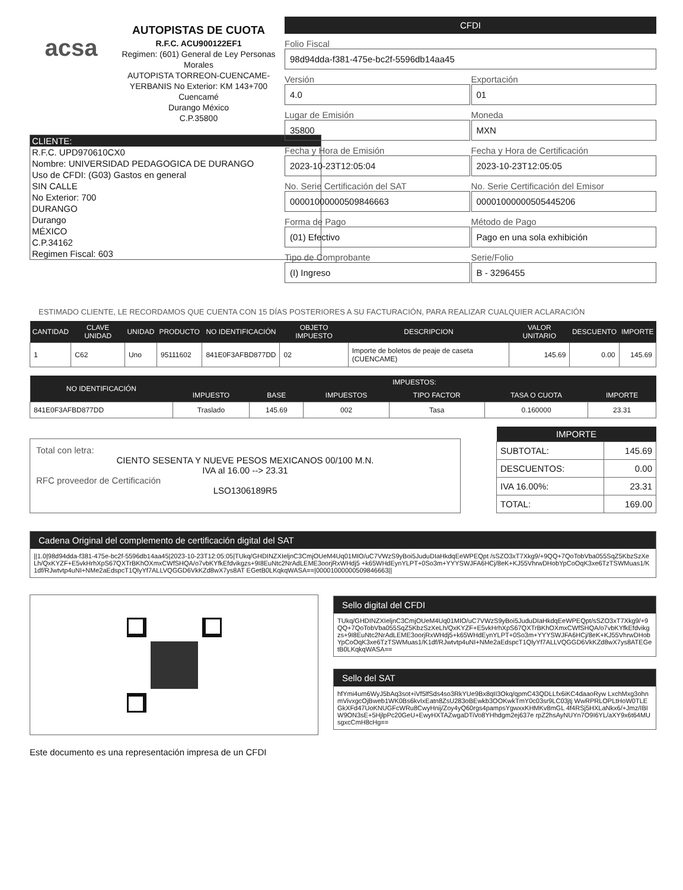acsa
AUTOPISTAS DE CUOTA
R.F.C. ACU900122EF1
Regimen: (601) General de Ley Personas Morales
AUTOPISTA TORREON-CUENCAME-YERBANIS No Exterior: KM 143+700
Cuencamé
Durango México
C.P.35800
CFDI
Folio Fiscal
98d94dda-f381-475e-bc2f-5596db14aa45
Versión
4.0
Exportación
01
Lugar de Emisión
35800
Moneda
MXN
Fecha y Hora de Emisión
2023-10-23T12:05:04
Fecha y Hora de Certificación
2023-10-23T12:05:05
No. Serie Certificación del SAT
00001000000509846663
No. Serie Certificación del Emisor
00001000000505445206
Forma de Pago
(01) Efectivo
Método de Pago
Pago en una sola exhibición
Tipo de Comprobante
(I) Ingreso
Serie/Folio
B - 3296455
CLIENTE:
R.F.C. UPD970610CX0
Nombre: UNIVERSIDAD PEDAGOGICA DE DURANGO
Uso de CFDI: (G03) Gastos en general
SIN CALLE
No Exterior: 700
DURANGO
Durango
MÉXICO
C.P.34162
Regimen Fiscal: 603
ESTIMADO CLIENTE, LE RECORDAMOS QUE CUENTA CON 15 DÍAS POSTERIORES A SU FACTURACIÓN, PARA REALIZAR CUALQUIER ACLARACIÓN
| CANTIDAD | CLAVE UNIDAD | UNIDAD | PRODUCTO | NO IDENTIFICACIÓN | OBJETO IMPUESTO | DESCRIPCION | VALOR UNITARIO | DESCUENTO | IMPORTE |
| --- | --- | --- | --- | --- | --- | --- | --- | --- | --- |
| 1 | C62 | Uno | 95111602 | 841E0F3AFBD877DD | 02 | Importe de boletos de peaje de caseta (CUENCAME) | 145.69 | 0.00 | 145.69 |
| NO IDENTIFICACIÓN | IMPUESTOS: | | | | | |
| --- | --- | --- | --- | --- | --- | --- |
| | IMPUESTO | BASE | IMPUESTOS | TIPO FACTOR | TASA O CUOTA | IMPORTE |
| 841E0F3AFBD877DD | Traslado | 145.69 | 002 | Tasa | 0.160000 | 23.31 |
Total con letra:
CIENTO SESENTA Y NUEVE PESOS MEXICANOS 00/100 M.N.
IVA al 16.00 --> 23.31
RFC proveedor de Certificación
LSO1306189R5
| IMPORTE | |
| --- | --- |
| SUBTOTAL: | 145.69 |
| DESCUENTOS: | 0.00 |
| IVA 16.00%: | 23.31 |
| TOTAL: | 169.00 |
Cadena Original del complemento de certificación digital del SAT
||1.0|98d94dda-f381-475e-bc2f-5596db14aa45|2023-10-23T12:05:05|TUkq/GHDINZXIeljnC3CmjOUeM4Uq01MIO/uC7VWzS9yBoi5JuduDIaHkdqEeWPEQpt /sSZO3xT7Xkg9/+9QQ+7QoTobVba055SqZ5KbzSzXeLh/QxKYZF+E5vkHrhXpS67QXTrBKhOXmxCWfSHQA/o7vbKYfkEfdvikgzs+9I8EuNtc2NrAdLEME3oorjRxWHdj5 +k65WHdEynYLPT+0So3m+YYYSWJFA6HCj/8eK+KJ55VhrwDHobYpCoOqK3xe6TzTSWMuas1/K1df/RJwtvtp4uNI+NMe2aEdspcT1QlyYf7ALLVQGGD6VkKZd8wX7ys8AT EGetB0LKqkqWASA==|00001000000509846663||
Sello digital del CFDI
TUkq/GHDINZXIeljnC3CmjOUeM4Uq01MIO/uC7VWzS9yBoi5JuduDIaHkdqEeWPEQpt/sSZO3xT7Xkg9/+9QQ+7QoTobVba055SqZ5KbzSzXeLh/QxKYZF+E5vkHrhXpS67QXTrBKhOXmxCWfSHQA/o7vbKYfkEfdvikgzs+9I8EuNtc2NrAdLEME3oorjRxWHdj5+k65WHdEynYLPT+0So3m+YYYSWJFA6HCj/8eK+KJ55VhrwDHobYpCoOqK3xe6TzTSWMuas1/K1df/RJwtvtp4uNI+NMe2aEdspcT1QlyYf7ALLVQGGD6VkKZd8wX7ys8ATEGetB0LKqkqWASA==
Sello del SAT
hfYmi4um6WyJ5bAq3sot+iVf5lfSds4so3RkYUe9Bx8qII3Okq/qpmC43QDLLfx6iKC4daaoRyw LxchMxg3ohnmVivxgcOjBweb1WK0Bs6kvIxEatn8ZsU283oBEwkb3OOKwkTmY0c03sr9LC03jtj WwRPRLOPLtHoW0TLEGkXFd47UoKNUGFcWRu8CwyHnij/Zoy4yQ60rgs4pampsYgwxxKHMKv8mGL 4f4RSj5HXLaNkx6/+Jmz/IBIW9ON3sE+5HjlpPc20GeU+EwyHXTAZwgaDTiVo8YHhdgm2ej637e rpZ2hsAyNUYn7O9I6YL/aXY9x6t64MUsgxcCmH8cHg==
Este documento es una representación impresa de un CFDI